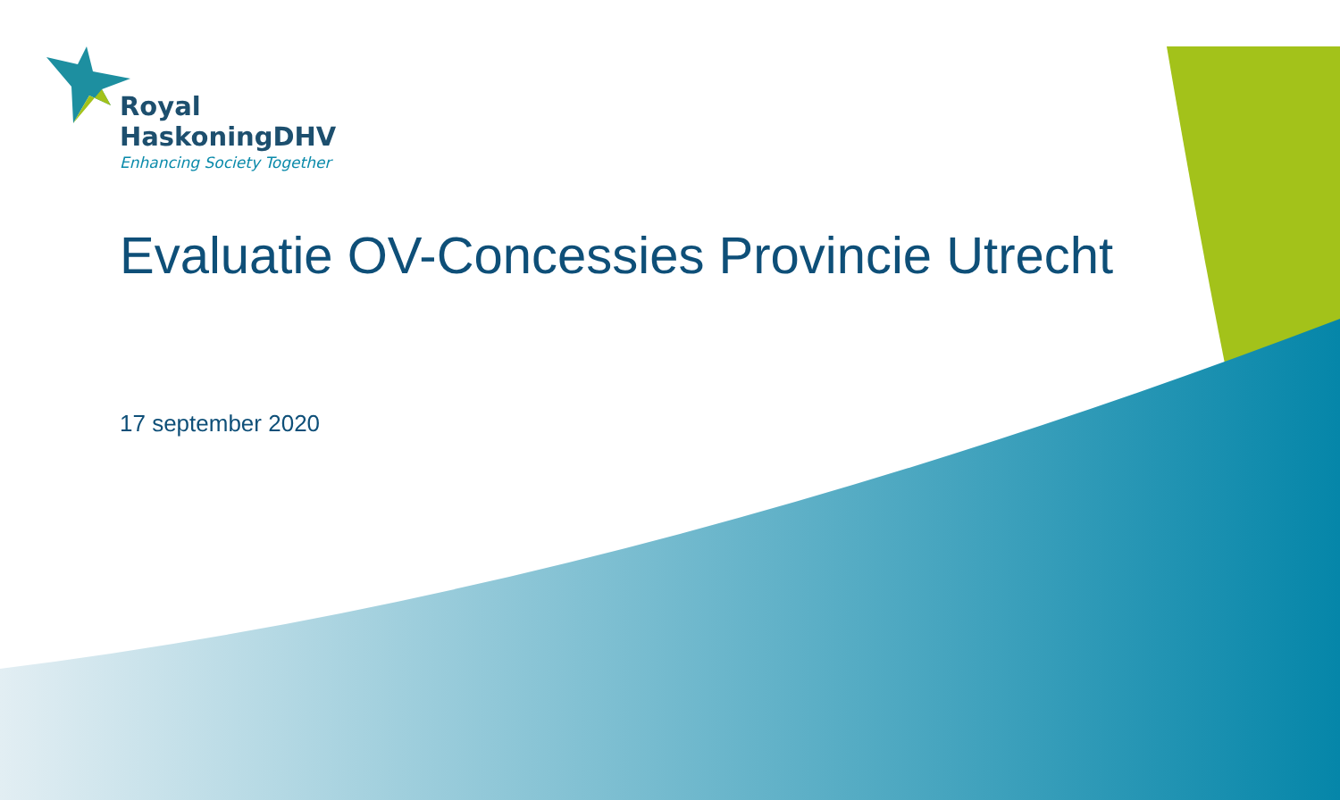Royal
HaskoningDHV
Enhancing Society Together
Evaluatie OV-Concessies Provincie Utrecht
17 september 2020